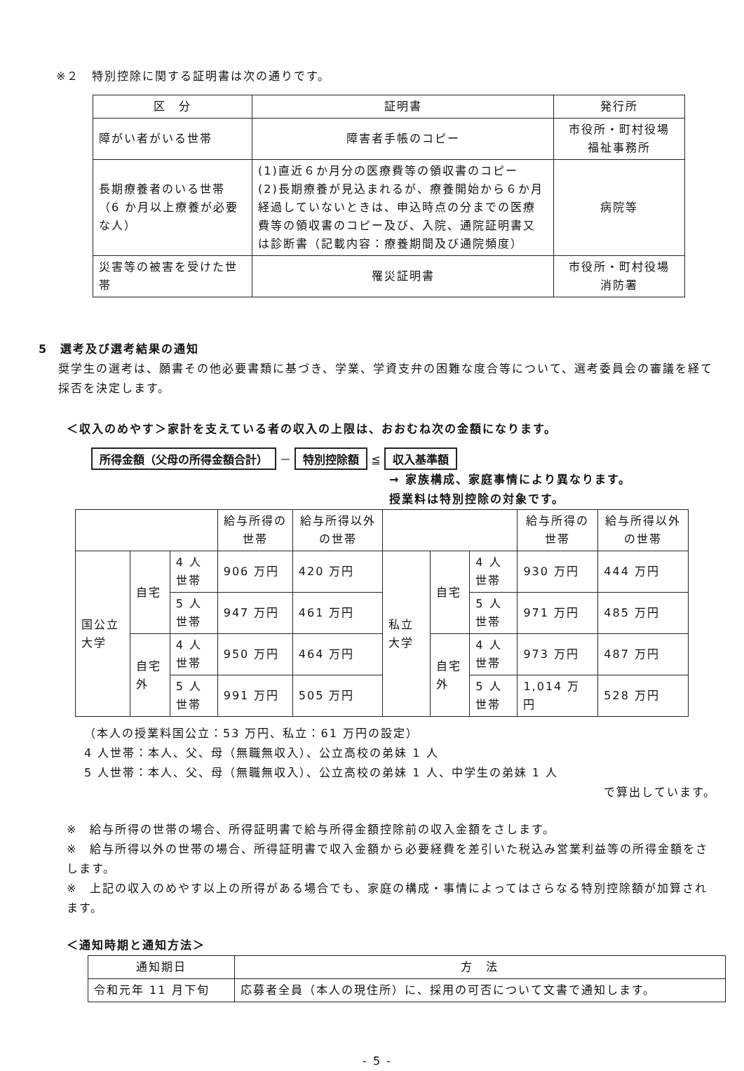※２　特別控除に関する証明書は次の通りです。
| 区 分 | 証明書 | 発行所 |
| --- | --- | --- |
| 障がい者がいる世帯 | 障害者手帳のコピー | 市役所・町村役場 福祉事務所 |
| 長期療養者のいる世帯（6 か月以上療養が必要な人） | (1)直近６か月分の医療費等の領収書のコピー (2)長期療養が見込まれるが、療養開始から６か月経過していないときは、申込時点の分までの医療費等の領収書のコピー及び、入院、通院証明書又は診断書（記載内容：療養期間及び通院頻度） | 病院等 |
| 災害等の被害を受けた世帯 | 罹災証明書 | 市役所・町村役場 消防署 |
5　選考及び選考結果の通知
奨学生の選考は、願書その他必要書類に基づき、学業、学資支弁の困難な度合等について、選考委員会の審議を経て採否を決定します。
＜収入のめやす＞家計を支えている者の収入の上限は、おおむね次の金額になります。
所得金額（父母の所得金額合計） － 特別控除額 ≦ 収入基準額
→ 家族構成、家庭事情により異なります。
授業料は特別控除の対象です。
| | | | 給与所得の世帯 | 給与所得以外の世帯 | | | | 給与所得の世帯 | 給与所得以外の世帯 |
| --- | --- | --- | --- | --- | --- | --- | --- | --- | --- |
| 国公立大学 | 自宅 | 4 人世帯 | 906 万円 | 420 万円 | 私立大学 | 自宅 | 4 人世帯 | 930 万円 | 444 万円 |
| | | 5 人世帯 | 947 万円 | 461 万円 | | | 5 人世帯 | 971 万円 | 485 万円 |
| | 自宅外 | 4 人世帯 | 950 万円 | 464 万円 | | 自宅外 | 4 人世帯 | 973 万円 | 487 万円 |
| | | 5 人世帯 | 991 万円 | 505 万円 | | | 5 人世帯 | 1,014 万円 | 528 万円 |
（本人の授業料国公立：53 万円、私立：61 万円の設定）
4 人世帯：本人、父、母（無職無収入）、公立高校の弟妹 1 人
5 人世帯：本人、父、母（無職無収入）、公立高校の弟妹 1 人、中学生の弟妹 1 人
で算出しています。
※　給与所得の世帯の場合、所得証明書で給与所得金額控除前の収入金額をさします。
※　給与所得以外の世帯の場合、所得証明書で収入金額から必要経費を差引いた税込み営業利益等の所得金額をさします。
※　上記の収入のめやす以上の所得がある場合でも、家庭の構成・事情によってはさらなる特別控除額が加算されます。
＜通知時期と通知方法＞
| 通知期日 | 方 法 |
| --- | --- |
| 令和元年 11 月下旬 | 応募者全員（本人の現住所）に、採用の可否について文書で通知します。 |
- 5 -